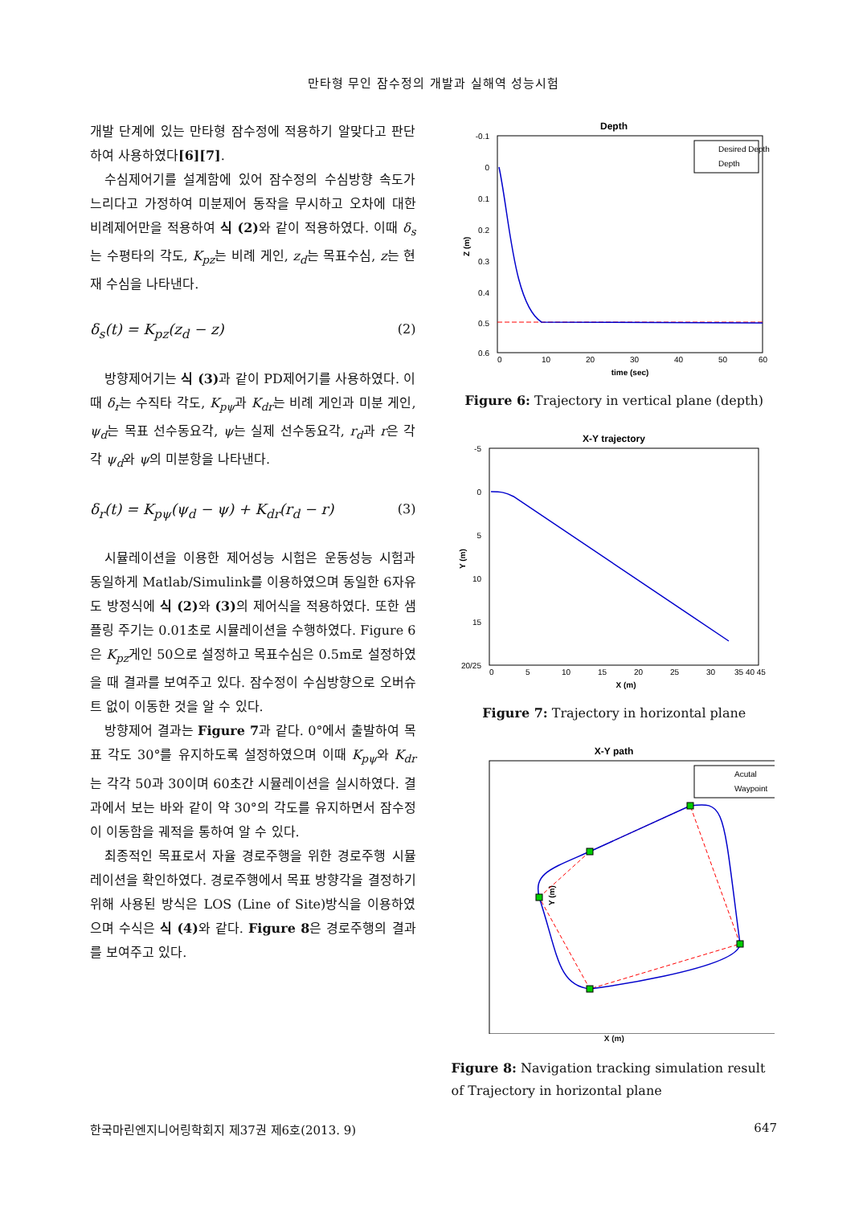만타형 무인 잠수정의 개발과 실해역 성능시험
개발 단계에 있는 만타형 잠수정에 적용하기 알맞다고 판단하여 사용하였다[6][7].
수심제어기를 설계함에 있어 잠수정의 수심방향 속도가 느리다고 가정하여 미분제어 동작을 무시하고 오차에 대한 비례제어만을 적용하여 식 (2) 와 같이 적용하였다. 이때 δ<sub>s</sub>는 수평타의 각도, K<sub>pz</sub>는 비례 게인, z<sub>d</sub>는 목표수심, z는 현재 수심을 나타낸다.
δ<sub>s</sub>(t) = K<sub>pz</sub>(z<sub>d</sub> − z) (2)
방향제어기는 식 (3) 과 같이 PD제어기를 사용하였다. 이때 δ<sub>r</sub>는 수직타 각도, K<sub>pψ</sub>과 K<sub>dr</sub>는 비례 게인과 미분 게인, ψ<sub>d</sub>는 목표 선수동요각, ψ는 실제 선수동요각, r<sub>d</sub>과 r은 각각 ψ<sub>d</sub>와 ψ의 미분항을 나타낸다.
δ<sub>r</sub>(t) = K<sub>pψ</sub>(ψ<sub>d</sub> − ψ) + K<sub>dr</sub>(r<sub>d</sub> − r) (3)
시뮬레이션을 이용한 제어성능 시험은 운동성능 시험과 동일하게 Matlab/Simulink를 이용하였으며 동일한 6자유도 방정식에 식 (2) 와 (3) 의 제어식을 적용하였다. 또한 샘플링 주기는 0.01초로 시뮬레이션을 수행하였다. Figure 6은 K<sub>pz</sub>게인 50으로 설정하고 목표수심은 0.5m로 설정하였을 때 결과를 보여주고 있다. 잠수정이 수심방향으로 오버슈트 없이 이동한 것을 알 수 있다.
방향제어 결과는 Figure 7과 같다. 0°에서 출발하여 목표 각도 30°를 유지하도록 설정하였으며 이때 K<sub>pψ</sub>와 K<sub>dr</sub>는 각각 50과 30이며 60초간 시뮬레이션을 실시하였다. 결과에서 보는 바와 같이 약 30°의 각도를 유지하면서 잠수정이 이동함을 궤적을 통하여 알 수 있다.
최종적인 목표로서 자율 경로주행을 위한 경로주행 시뮬레이션을 확인하였다. 경로주행에서 목표 방향각을 결정하기 위해 사용된 방식은 LOS (Line of Site)방식을 이용하였으며 수식은 식 (4) 와 같다. Figure 8은 경로주행의 결과를 보여주고 있다.
Depth
-0.1
0
0.1
0.2
0.3
0.4
0.5
0.6
0
10
20
30
40
50
60
time (sec)
Z (m)
Desired Depth
Depth
Figure 6: Trajectory in vertical plane (depth)
X-Y trajectory
-5
0
5
10
15
20/25
0
5
10
15
20
25
30
35 40 45
X (m)
Y (m)
Figure 7: Trajectory in horizontal plane
X-Y path
Y (m)
Acutal
Waypoint
X (m)
Figure 8: Navigation tracking simulation result of Trajectory in horizontal plane
한국마린엔지니어링학회지 제37권 제6호(2013. 9) 647